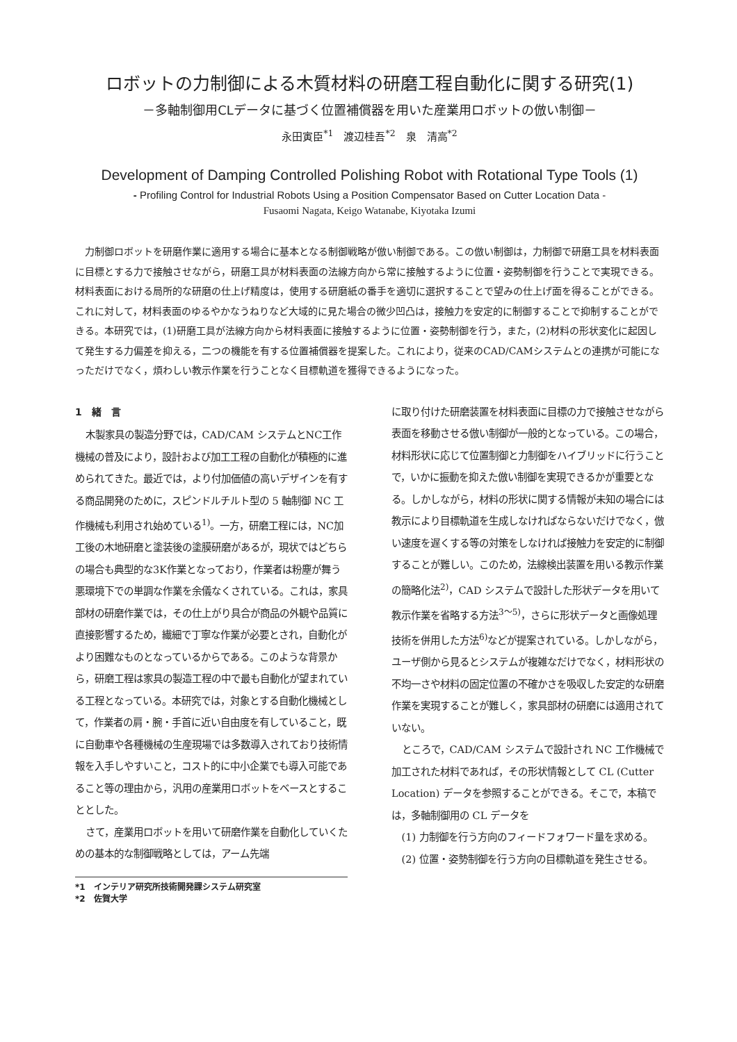ロボットの力制御による木質材料の研磨工程自動化に関する研究(1)
－多軸制御用CLデータに基づく位置補償器を用いた産業用ロボットの倣い制御－
永田寅臣<sup>*1</sup>　渡辺桂吾<sup>*2</sup>　泉　清高<sup>*2</sup>
Development of Damping Controlled Polishing Robot with Rotational Type Tools (1)
- Profiling Control for Industrial Robots Using a Position Compensator Based on Cutter Location Data -
Fusaomi Nagata, Keigo Watanabe, Kiyotaka Izumi
力制御ロボットを研磨作業に適用する場合に基本となる制御戦略が倣い制御である。この倣い制御は，力制御で研磨工具を材料表面に目標とする力で接触させながら，研磨工具が材料表面の法線方向から常に接触するように位置・姿勢制御を行うことで実現できる。材料表面における局所的な研磨の仕上げ精度は，使用する研磨紙の番手を適切に選択することで望みの仕上げ面を得ることができる。これに対して，材料表面のゆるやかなうねりなど大域的に見た場合の微少凹凸は，接触力を安定的に制御することで抑制することができる。本研究では，(1)研磨工具が法線方向から材料表面に接触するように位置・姿勢制御を行う，また，(2)材料の形状変化に起因して発生する力偏差を抑える，二つの機能を有する位置補償器を提案した。これにより，従来のCAD/CAMシステムとの連携が可能になっただけでなく，煩わしい教示作業を行うことなく目標軌道を獲得できるようになった。
1　緒　言
木製家具の製造分野では，CAD/CAM システムとNC工作機械の普及により，設計および加工工程の自動化が積極的に進められてきた。最近では，より付加価値の高いデザインを有する商品開発のために，スピンドルチルト型の 5 軸制御 NC 工作機械も利用され始めている<sup>1)</sup>。一方，研磨工程には，NC加工後の木地研磨と塗装後の塗膜研磨があるが，現状ではどちらの場合も典型的な3K作業となっており，作業者は粉塵が舞う悪環境下での単調な作業を余儀なくされている。これは，家具部材の研磨作業では，その仕上がり具合が商品の外観や品質に直接影響するため，繊細で丁寧な作業が必要とされ，自動化がより困難なものとなっているからである。このような背景から，研磨工程は家具の製造工程の中で最も自動化が望まれている工程となっている。本研究では，対象とする自動化機械として，作業者の肩・腕・手首に近い自由度を有していること，既に自動車や各種機械の生産現場では多数導入されており技術情報を入手しやすいこと，コスト的に中小企業でも導入可能であること等の理由から，汎用の産業用ロボットをベースとすることとした。
さて，産業用ロボットを用いて研磨作業を自動化していくための基本的な制御戦略としては，アーム先端
*1　インテリア研究所技術開発課システム研究室
*2　佐賀大学
に取り付けた研磨装置を材料表面に目標の力で接触させながら表面を移動させる倣い制御が一般的となっている。この場合，材料形状に応じて位置制御と力制御をハイブリッドに行うことで，いかに振動を抑えた倣い制御を実現できるかが重要となる。しかしながら，材料の形状に関する情報が未知の場合には教示により目標軌道を生成しなければならないだけでなく，倣い速度を遅くする等の対策をしなければ接触力を安定的に制御することが難しい。このため，法線検出装置を用いる教示作業の簡略化法<sup>2)</sup>，CAD システムで設計した形状データを用いて教示作業を省略する方法<sup>3～5)</sup>，さらに形状データと画像処理技術を併用した方法<sup>6)</sup>などが提案されている。しかしながら，ユーザ側から見るとシステムが複雑なだけでなく，材料形状の不均一さや材料の固定位置の不確かさを吸収した安定的な研磨作業を実現することが難しく，家具部材の研磨には適用されていない。
ところで，CAD/CAM システムで設計され NC 工作機械で加工された材料であれば，その形状情報として CL (Cutter Location) データを参照することができる。そこで，本稿では，多軸制御用の CL データを
(1) 力制御を行う方向のフィードフォワード量を求める。
(2) 位置・姿勢制御を行う方向の目標軌道を発生させる。